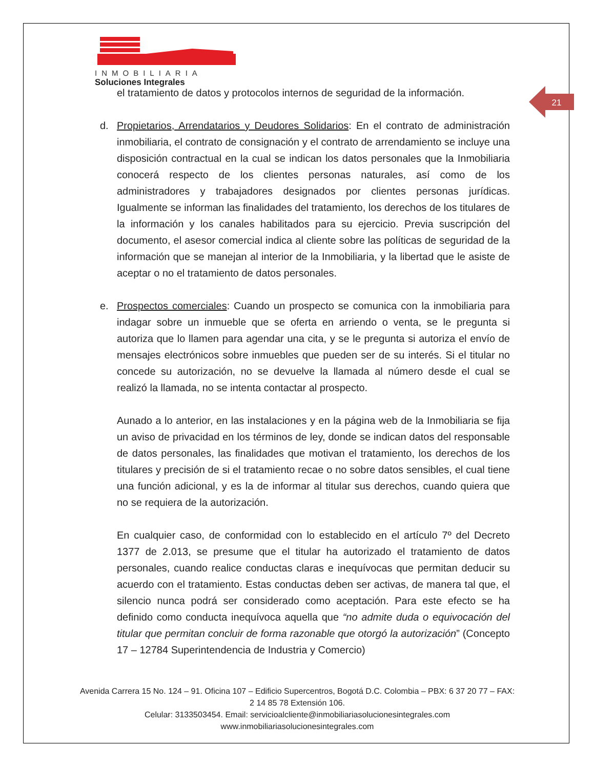INMOBILIARIA
Soluciones Integrales
21
el tratamiento de datos y protocolos internos de seguridad de la información.
d. Propietarios, Arrendatarios y Deudores Solidarios: En el contrato de administración inmobiliaria, el contrato de consignación y el contrato de arrendamiento se incluye una disposición contractual en la cual se indican los datos personales que la Inmobiliaria conocerá respecto de los clientes personas naturales, así como de los administradores y trabajadores designados por clientes personas jurídicas. Igualmente se informan las finalidades del tratamiento, los derechos de los titulares de la información y los canales habilitados para su ejercicio. Previa suscripción del documento, el asesor comercial indica al cliente sobre las políticas de seguridad de la información que se manejan al interior de la Inmobiliaria, y la libertad que le asiste de aceptar o no el tratamiento de datos personales.
e. Prospectos comerciales: Cuando un prospecto se comunica con la inmobiliaria para indagar sobre un inmueble que se oferta en arriendo o venta, se le pregunta si autoriza que lo llamen para agendar una cita, y se le pregunta si autoriza el envío de mensajes electrónicos sobre inmuebles que pueden ser de su interés. Si el titular no concede su autorización, no se devuelve la llamada al número desde el cual se realizó la llamada, no se intenta contactar al prospecto.
Aunado a lo anterior, en las instalaciones y en la página web de la Inmobiliaria se fija un aviso de privacidad en los términos de ley, donde se indican datos del responsable de datos personales, las finalidades que motivan el tratamiento, los derechos de los titulares y precisión de si el tratamiento recae o no sobre datos sensibles, el cual tiene una función adicional, y es la de informar al titular sus derechos, cuando quiera que no se requiera de la autorización.
En cualquier caso, de conformidad con lo establecido en el artículo 7º del Decreto 1377 de 2.013, se presume que el titular ha autorizado el tratamiento de datos personales, cuando realice conductas claras e inequívocas que permitan deducir su acuerdo con el tratamiento. Estas conductas deben ser activas, de manera tal que, el silencio nunca podrá ser considerado como aceptación. Para este efecto se ha definido como conducta inequívoca aquella que “no admite duda o equivocación del titular que permitan concluir de forma razonable que otorgó la autorización” (Concepto 17 – 12784 Superintendencia de Industria y Comercio)
Avenida Carrera 15 No. 124 – 91. Oficina 107 – Edificio Supercentros, Bogotá D.C. Colombia – PBX: 6 37 20 77 – FAX: 2 14 85 78 Extensión 106.
Celular: 3133503454. Email: servicioalcliente@inmobiliariasolucionesintegrales.com
www.inmobiliariasolucionesintegrales.com